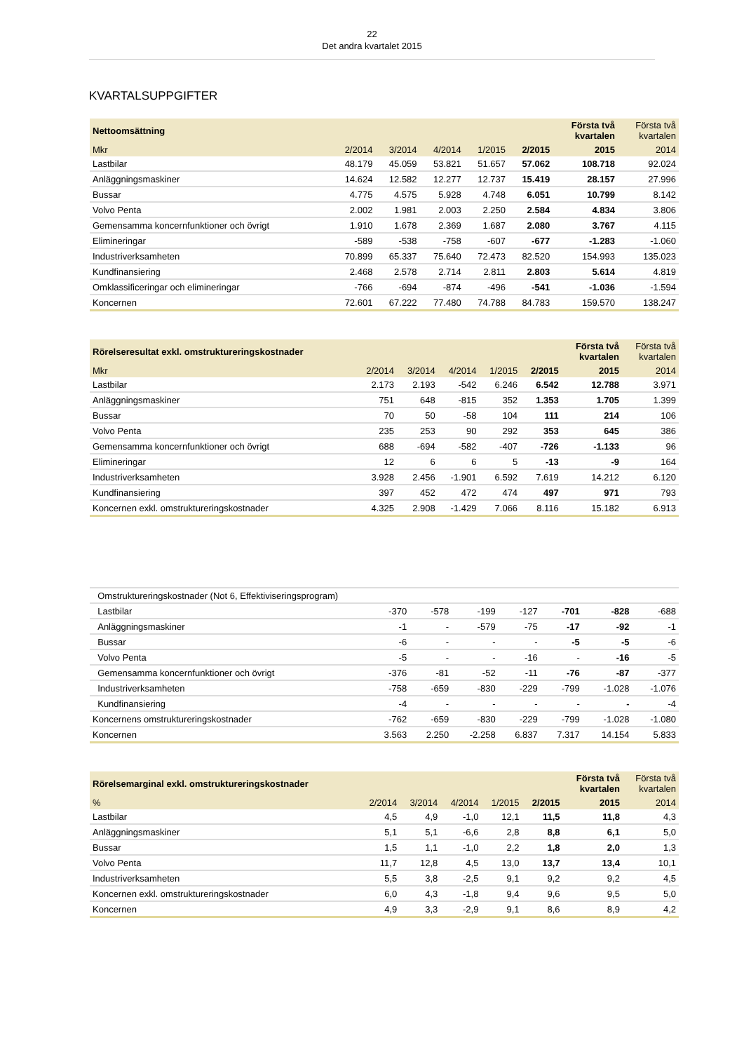22
Det andra kvartalet 2015
KVARTALSUPPGIFTER
| Nettoomsättning | | | | | | Första två kvartalen | Första två kvartalen |
| --- | --- | --- | --- | --- | --- | --- | --- |
| Mkr | 2/2014 | 3/2014 | 4/2014 | 1/2015 | 2/2015 | 2015 | 2014 |
| Lastbilar | 48.179 | 45.059 | 53.821 | 51.657 | 57.062 | 108.718 | 92.024 |
| Anläggningsmaskiner | 14.624 | 12.582 | 12.277 | 12.737 | 15.419 | 28.157 | 27.996 |
| Bussar | 4.775 | 4.575 | 5.928 | 4.748 | 6.051 | 10.799 | 8.142 |
| Volvo Penta | 2.002 | 1.981 | 2.003 | 2.250 | 2.584 | 4.834 | 3.806 |
| Gemensamma koncernfunktioner och övrigt | 1.910 | 1.678 | 2.369 | 1.687 | 2.080 | 3.767 | 4.115 |
| Elimineringar | -589 | -538 | -758 | -607 | -677 | -1.283 | -1.060 |
| Industriverksamheten | 70.899 | 65.337 | 75.640 | 72.473 | 82.520 | 154.993 | 135.023 |
| Kundfinansiering | 2.468 | 2.578 | 2.714 | 2.811 | 2.803 | 5.614 | 4.819 |
| Omklassificeringar och elimineringar | -766 | -694 | -874 | -496 | -541 | -1.036 | -1.594 |
| Koncernen | 72.601 | 67.222 | 77.480 | 74.788 | 84.783 | 159.570 | 138.247 |
| Rörelseresultat exkl. omstruktureringskostnader | | | | | | Första två kvartalen | Första två kvartalen |
| --- | --- | --- | --- | --- | --- | --- | --- |
| Mkr | 2/2014 | 3/2014 | 4/2014 | 1/2015 | 2/2015 | 2015 | 2014 |
| Lastbilar | 2.173 | 2.193 | -542 | 6.246 | 6.542 | 12.788 | 3.971 |
| Anläggningsmaskiner | 751 | 648 | -815 | 352 | 1.353 | 1.705 | 1.399 |
| Bussar | 70 | 50 | -58 | 104 | 111 | 214 | 106 |
| Volvo Penta | 235 | 253 | 90 | 292 | 353 | 645 | 386 |
| Gemensamma koncernfunktioner och övrigt | 688 | -694 | -582 | -407 | -726 | -1.133 | 96 |
| Elimineringar | 12 | 6 | 6 | 5 | -13 | -9 | 164 |
| Industriverksamheten | 3.928 | 2.456 | -1.901 | 6.592 | 7.619 | 14.212 | 6.120 |
| Kundfinansiering | 397 | 452 | 472 | 474 | 497 | 971 | 793 |
| Koncernen exkl. omstruktureringskostnader | 4.325 | 2.908 | -1.429 | 7.066 | 8.116 | 15.182 | 6.913 |
| Omstruktureringskostnader (Not 6, Effektiviseringsprogram) | | | | | | | |
| Lastbilar | -370 | -578 | -199 | -127 | -701 | -828 | -688 |
| Anläggningsmaskiner | -1 | - | -579 | -75 | -17 | -92 | -1 |
| Bussar | -6 | - | - | - | -5 | -5 | -6 |
| Volvo Penta | -5 | - | - | -16 | - | -16 | -5 |
| Gemensamma koncernfunktioner och övrigt | -376 | -81 | -52 | -11 | -76 | -87 | -377 |
| Industriverksamheten | -758 | -659 | -830 | -229 | -799 | -1.028 | -1.076 |
| Kundfinansiering | -4 | - | - | - | - | - | -4 |
| Koncernens omstruktureringskostnader | -762 | -659 | -830 | -229 | -799 | -1.028 | -1.080 |
| Koncernen | 3.563 | 2.250 | -2.258 | 6.837 | 7.317 | 14.154 | 5.833 |
| Rörelsemarginal exkl. omstruktureringskostnader | | | | | | Första två kvartalen | Första två kvartalen |
| --- | --- | --- | --- | --- | --- | --- | --- |
| % | 2/2014 | 3/2014 | 4/2014 | 1/2015 | 2/2015 | 2015 | 2014 |
| Lastbilar | 4,5 | 4,9 | -1,0 | 12,1 | 11,5 | 11,8 | 4,3 |
| Anläggningsmaskiner | 5,1 | 5,1 | -6,6 | 2,8 | 8,8 | 6,1 | 5,0 |
| Bussar | 1,5 | 1,1 | -1,0 | 2,2 | 1,8 | 2,0 | 1,3 |
| Volvo Penta | 11,7 | 12,8 | 4,5 | 13,0 | 13,7 | 13,4 | 10,1 |
| Industriverksamheten | 5,5 | 3,8 | -2,5 | 9,1 | 9,2 | 9,2 | 4,5 |
| Koncernen exkl. omstruktureringskostnader | 6,0 | 4,3 | -1,8 | 9,4 | 9,6 | 9,5 | 5,0 |
| Koncernen | 4,9 | 3,3 | -2,9 | 9,1 | 8,6 | 8,9 | 4,2 |